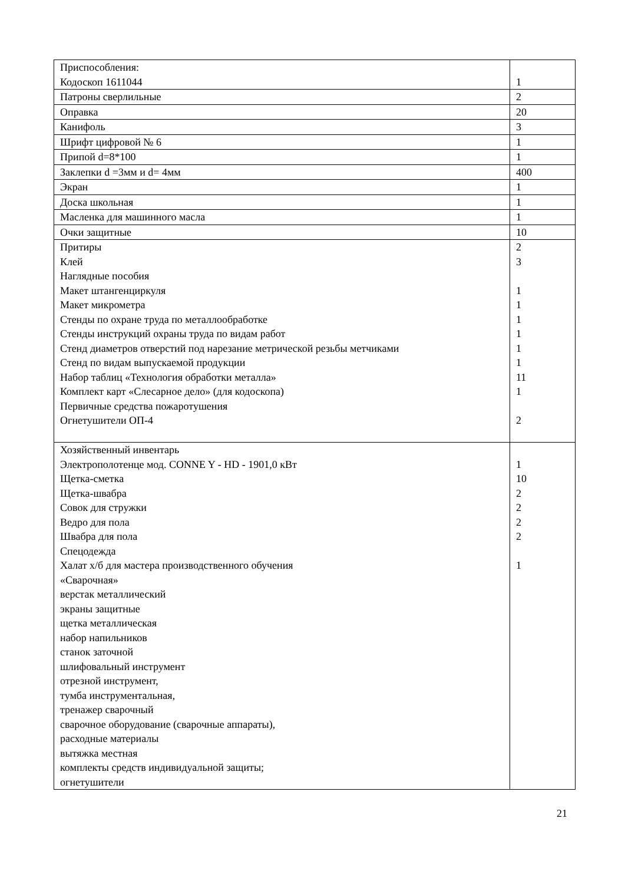| Приспособления: Кодоскоп 1611044 | 1 |
| Патроны сверлильные | 2 |
| Оправка | 20 |
| Канифоль | 3 |
| Шрифт цифровой № 6 | 1 |
| Припой d=8*100 | 1 |
| Заклепки d =3мм и d= 4мм | 400 |
| Экран | 1 |
| Доска школьная | 1 |
| Масленка для машинного масла | 1 |
| Очки защитные | 10 |
| Притиры Клей Наглядные пособия Макет штангенциркуля Макет микрометра Стенды по охране труда по металлообработке Стенды инструкций охраны труда по видам работ Стенд диаметров отверстий под нарезание метрической резьбы метчиками Стенд по видам выпускаемой продукции Набор таблиц «Технология обработки металла» Комплект карт «Слесарное дело» (для кодоскопа) Первичные средства пожаротушения Огнетушители ОП-4 | 2 3 1 1 1 1 1 1 11 1 2 |
| Хозяйственный инвентарь Электрополотенце мод. CONNE Y - HD - 1901,0 кВт Щетка-сметка Щетка-швабра Совок для стружки Ведро для пола Швабра для пола Спецодежда Халат х/б для мастера производственного обучения «Сварочная» верстак металлический экраны защитные щетка металлическая набор напильников станок заточной шлифовальный инструмент отрезной инструмент, тумба инструментальная, тренажер сварочный сварочное оборудование (сварочные аппараты), расходные материалы вытяжка местная комплекты средств индивидуальной защиты; огнетушители | 1 10 2 2 2 2 1 |
21